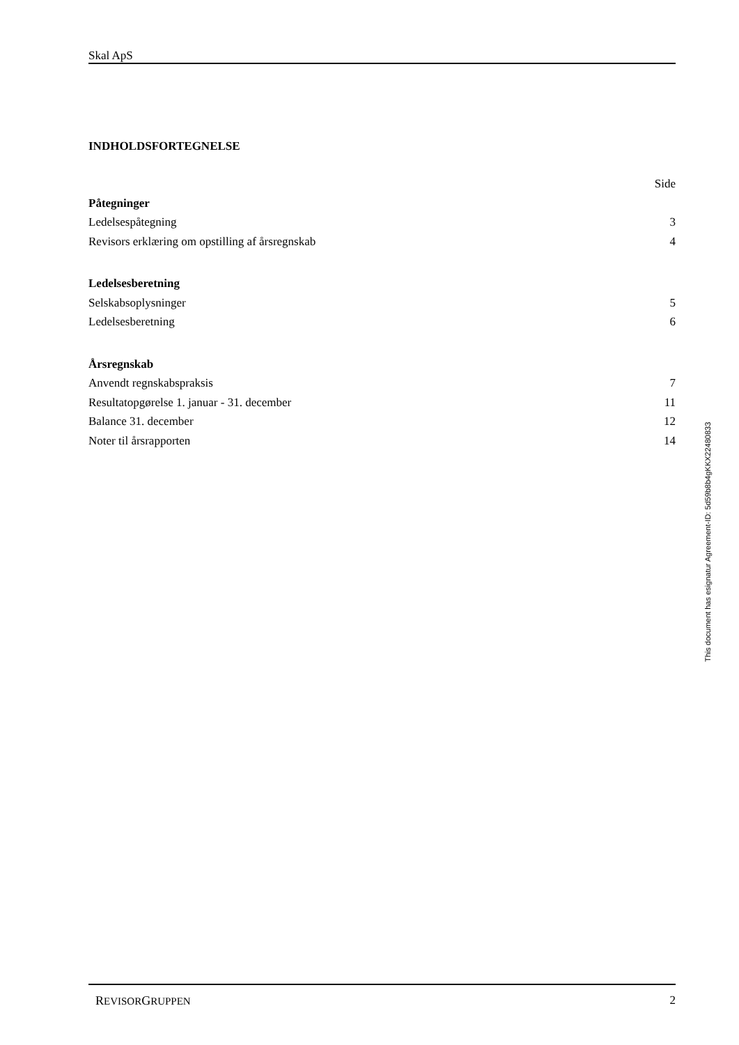Skal ApS
INDHOLDSFORTEGNELSE
Side
Påtegninger
Ledelsespåtegning 3
Revisors erklæring om opstilling af årsregnskab 4
Ledelsesberetning
Selskabsoplysninger 5
Ledelsesberetning 6
Årsregnskab
Anvendt regnskabspraksis 7
Resultatopgørelse 1. januar - 31. december 11
Balance 31. december 12
Noter til årsrapporten 14
REVISORGRUPPEN 2
This document has esignatur Agreement-ID: 5d59b8b4gKKX22480833